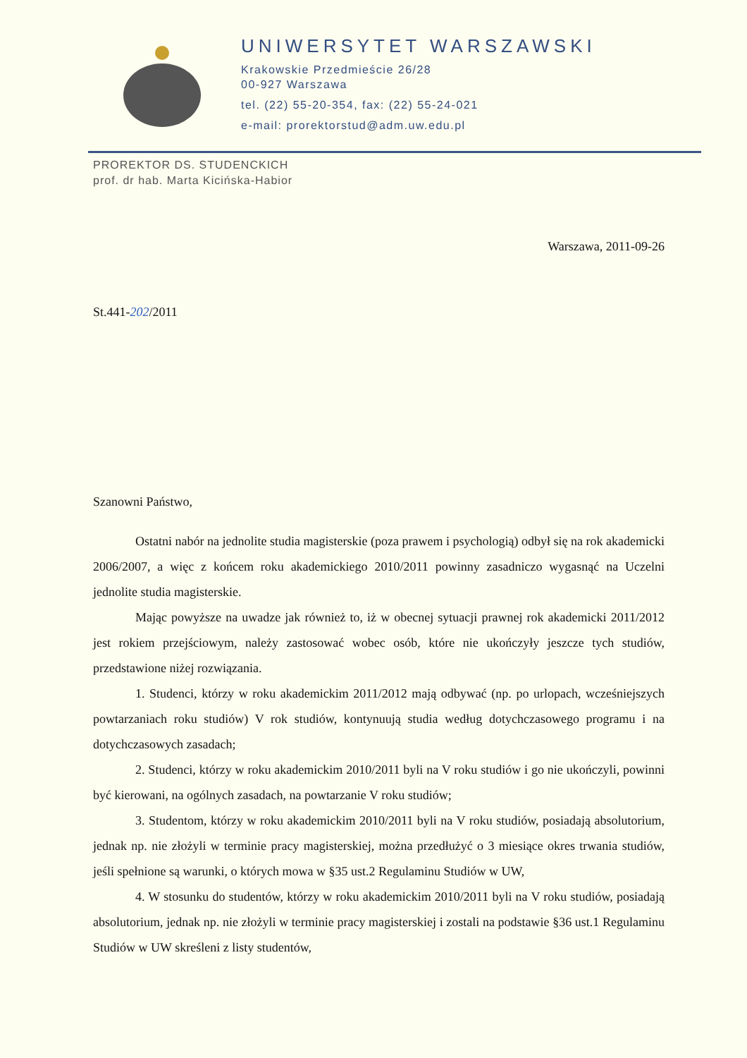UNIWERSYTET WARSZAWSKI
Krakowskie Przedmieście 26/28
00-927 Warszawa
tel. (22) 55-20-354, fax: (22) 55-24-021
e-mail: prorektorstud@adm.uw.edu.pl
PROREKTOR DS. STUDENCKICH
prof. dr hab. Marta Kicińska-Habior
Warszawa, 2011-09-26
St.441-202/2011
Szanowni Państwo,
Ostatni nabór na jednolite studia magisterskie (poza prawem i psychologią) odbył się na rok akademicki 2006/2007, a więc z końcem roku akademickiego 2010/2011 powinny zasadniczo wygasnąć na Uczelni jednolite studia magisterskie.
Mając powyższe na uwadze jak również to, iż w obecnej sytuacji prawnej rok akademicki 2011/2012 jest rokiem przejściowym, należy zastosować wobec osób, które nie ukończyły jeszcze tych studiów, przedstawione niżej rozwiązania.
1. Studenci, którzy w roku akademickim 2011/2012 mają odbywać (np. po urlopach, wcześniejszych powtarzaniach roku studiów) V rok studiów, kontynuują studia według dotychczasowego programu i na dotychczasowych zasadach;
2. Studenci, którzy w roku akademickim 2010/2011 byli na V roku studiów i go nie ukończyli, powinni być kierowani, na ogólnych zasadach, na powtarzanie V roku studiów;
3. Studentom, którzy w roku akademickim 2010/2011 byli na V roku studiów, posiadają absolutorium, jednak np. nie złożyli w terminie pracy magisterskiej, można przedłużyć o 3 miesiące okres trwania studiów, jeśli spełnione są warunki, o których mowa w §35 ust.2 Regulaminu Studiów w UW,
4. W stosunku do studentów, którzy w roku akademickim 2010/2011 byli na V roku studiów, posiadają absolutorium, jednak np. nie złożyli w terminie pracy magisterskiej i zostali na podstawie §36 ust.1 Regulaminu Studiów w UW skreśleni z listy studentów,